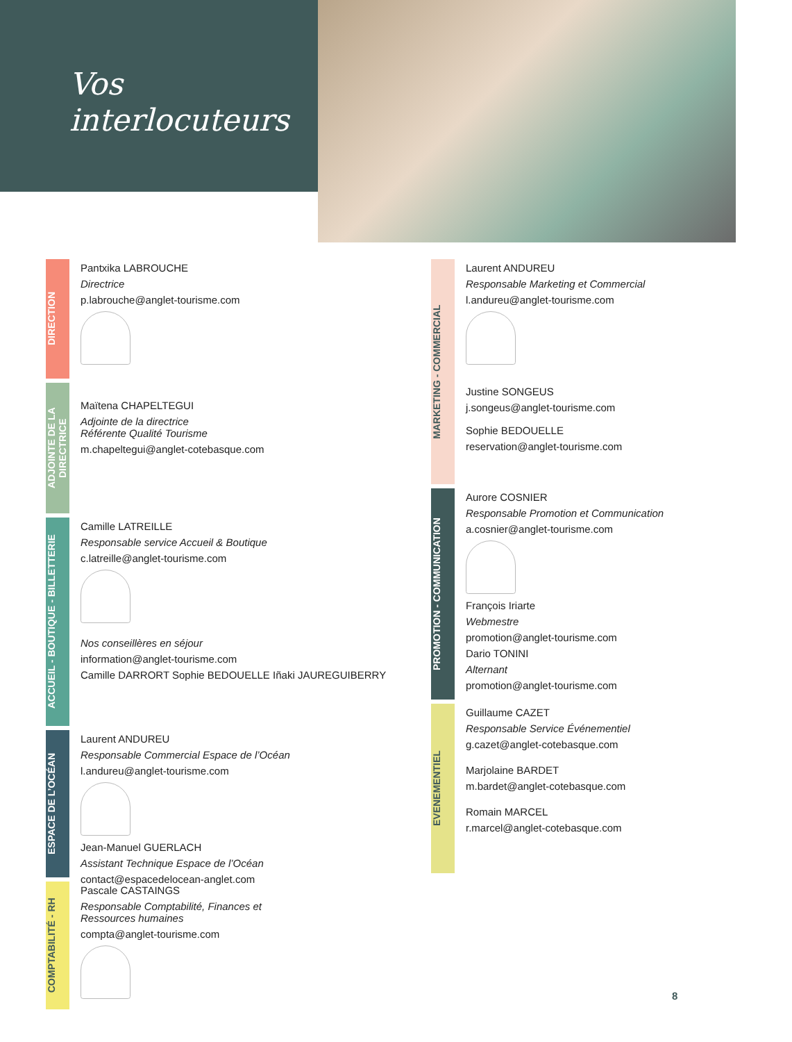Vos
interlocuteurs
DIRECTION
Pantxika LABROUCHE
Directrice
p.labrouche@anglet-tourisme.com
ADJOINTE DE LA DIRECTRICE
Maïtena CHAPELTEGUI
Adjointe de la directrice
Référente Qualité Tourisme
m.chapeltegui@anglet-cotebasque.com
ACCUEIL - BOUTIQUE - BILLETTERIE
Camille LATREILLE
Responsable service Accueil & Boutique
c.latreille@anglet-tourisme.com
Nos conseillères en séjour
information@anglet-tourisme.com
Camille DARRORT Sophie BEDOUELLE Iñaki JAUREGUIBERRY
ESPACE DE L’OCÉAN
Laurent ANDUREU
Responsable Commercial Espace de l’Océan
l.andureu@anglet-tourisme.com
Jean-Manuel GUERLACH
Assistant Technique Espace de l’Océan
contact@espacedelocean-anglet.com
COMPTABILITÉ - RH
Pascale CASTAINGS
Responsable Comptabilité, Finances et
Ressources humaines
compta@anglet-tourisme.com
MARKETING - COMMERCIAL
Laurent ANDUREU
Responsable Marketing et Commercial
l.andureu@anglet-tourisme.com
Justine SONGEUS
j.songeus@anglet-tourisme.com
Sophie BEDOUELLE
reservation@anglet-tourisme.com
PROMOTION - COMMUNICATION
Aurore COSNIER
Responsable Promotion et Communication
a.cosnier@anglet-tourisme.com
François Iriarte
Webmestre
promotion@anglet-tourisme.com
Dario TONINI
Alternant
promotion@anglet-tourisme.com
EVENEMENTIEL
Guillaume CAZET
Responsable Service Événementiel
g.cazet@anglet-cotebasque.com
Marjolaine BARDET
m.bardet@anglet-cotebasque.com
Romain MARCEL
r.marcel@anglet-cotebasque.com
8